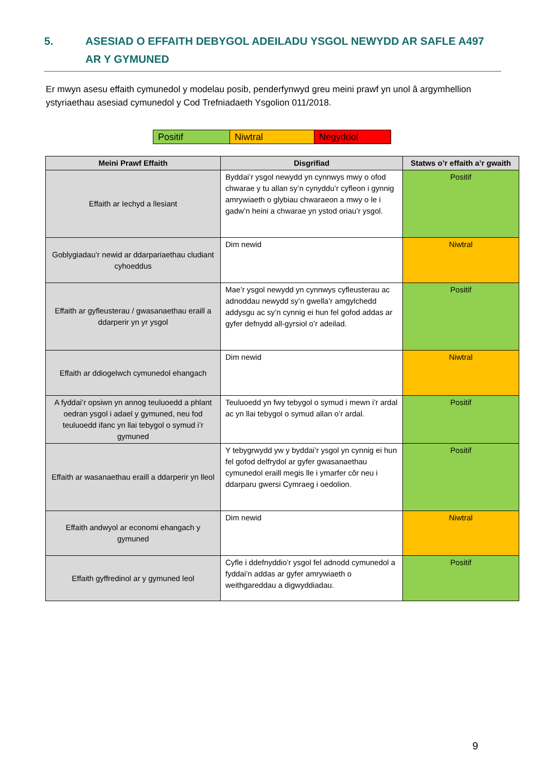5. ASESIAD O EFFAITH DEBYGOL ADEILADU YSGOL NEWYDD AR SAFLE A497 AR Y GYMUNED
Er mwyn asesu effaith cymunedol y modelau posib, penderfynwyd greu meini prawf yn unol â argymhellion ystyriaethau asesiad cymunedol y Cod Trefniadaeth Ysgolion 011/2018.
| Positif | Niwtral | Negyddol |
| Meini Prawf Effaith | Disgrifiad | Statws o’r effaith a’r gwaith |
| --- | --- | --- |
| Effaith ar Iechyd a llesiant | Byddai’r ysgol newydd yn cynnwys mwy o ofod chwarae y tu allan sy’n cynyddu’r cyfleon i gynnig amrywiaeth o glybiau chwaraeon a mwy o le i gadw’n heini a chwarae yn ystod oriau’r ysgol. | Positif |
| Goblygiadau’r newid ar ddarpariaethau cludiant cyhoeddus | Dim newid | Niwtral |
| Effaith ar gyfleusterau / gwasanaethau eraill a ddarperir yn yr ysgol | Mae’r ysgol newydd yn cynnwys cyfleusterau ac adnoddau newydd sy’n gwella’r amgylchedd addysgu ac sy’n cynnig ei hun fel gofod addas ar gyfer defnydd all-gyrsiol o’r adeilad. | Positif |
| Effaith ar ddiogelwch cymunedol ehangach | Dim newid | Niwtral |
| A fyddai’r opsiwn yn annog teuluoedd a phlant oedran ysgol i adael y gymuned, neu fod teuluoedd ifanc yn llai tebygol o symud i’r gymuned | Teuluoedd yn fwy tebygol o symud i mewn i’r ardal ac yn llai tebygol o symud allan o’r ardal. | Positif |
| Effaith ar wasanaethau eraill a ddarperir yn lleol | Y tebygrwydd yw y byddai’r ysgol yn cynnig ei hun fel gofod delfrydol ar gyfer gwasanaethau cymunedol eraill megis lle i ymarfer côr neu i ddarparu gwersi Cymraeg i oedolion. | Positif |
| Effaith andwyol ar economi ehangach y gymuned | Dim newid | Niwtral |
| Effaith gyffredinol ar y gymuned leol | Cyfle i ddefnyddio’r ysgol fel adnodd cymunedol a fyddai’n addas ar gyfer amrywiaeth o weithgareddau a digwyddiadau. | Positif |
9